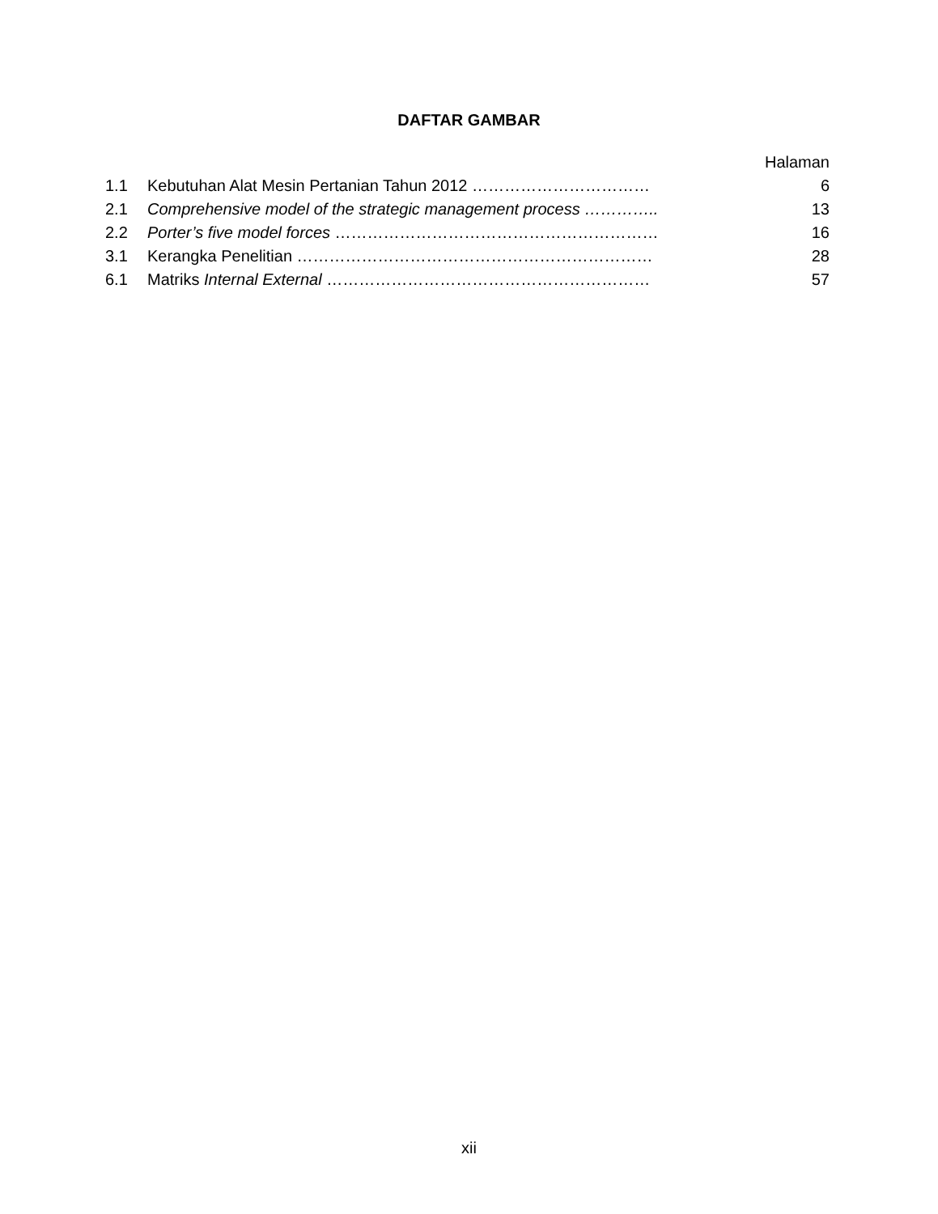DAFTAR GAMBAR
| | | Halaman |
| 1.1 | Kebutuhan Alat Mesin Pertanian Tahun 2012 …………………………… | 6 |
| 2.1 | Comprehensive model of the strategic management process ………….. | 13 |
| 2.2 | Porter’s five model forces …………………………………………………… | 16 |
| 3.1 | Kerangka Penelitian ………………………………………………………… | 28 |
| 6.1 | Matriks Internal External …………………………………………………… | 57 |
xii